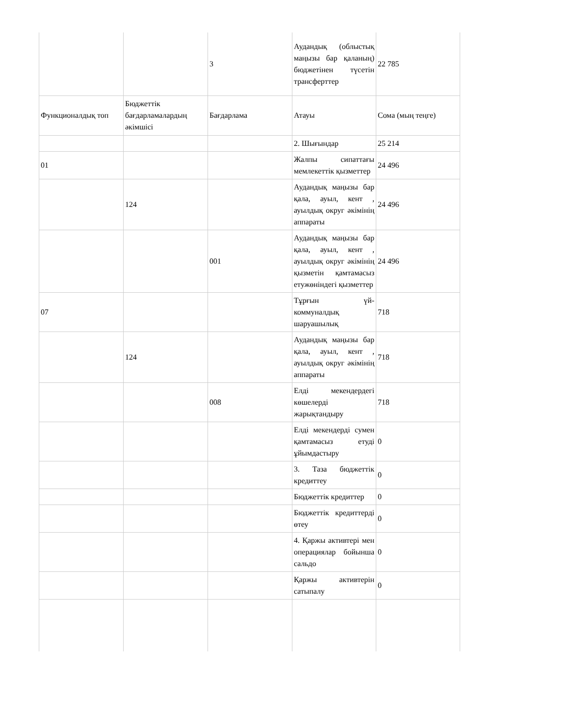| | | 3 | Аудандық (облыстық маңызы бар қаланың) бюджетінен түсетін трансферттер | 22 785 |
| Функционалдық топ | Бюджеттік бағдарламалардың әкімшісі | Бағдарлама | Атауы | Сома (мың теңге) |
| | | | 2. Шығындар | 25 214 |
| 01 | | | Жалпы сипаттағы мемлекеттік қызметтер | 24 496 |
| | 124 | | Аудандық маңызы бар қала, ауыл, кент , ауылдық округ әкімінің аппараты | 24 496 |
| | | 001 | Аудандық маңызы бар қала, ауыл, кент , ауылдық округ әкімінің қызметін қамтамасыз етужөніндегі қызметтер | 24 496 |
| 07 | | | Тұрғын үй-коммуналдық шаруашылық | 718 |
| | 124 | | Аудандық маңызы бар қала, ауыл, кент , ауылдық округ әкімінің аппараты | 718 |
| | | 008 | Елді мекендердегі көшелерді жарықтандыру | 718 |
| | | | Елді мекендерді сумен қамтамасыз етуді ұйымдастыру | 0 |
| | | | 3. Таза бюджеттік кредиттеу | 0 |
| | | | Бюджеттік кредиттер | 0 |
| | | | Бюджеттік кредиттерді өтеу | 0 |
| | | | 4. Қаржы активтері мен операциялар бойынша сальдо | 0 |
| | | | Қаржы активтерін сатыпалу | 0 |